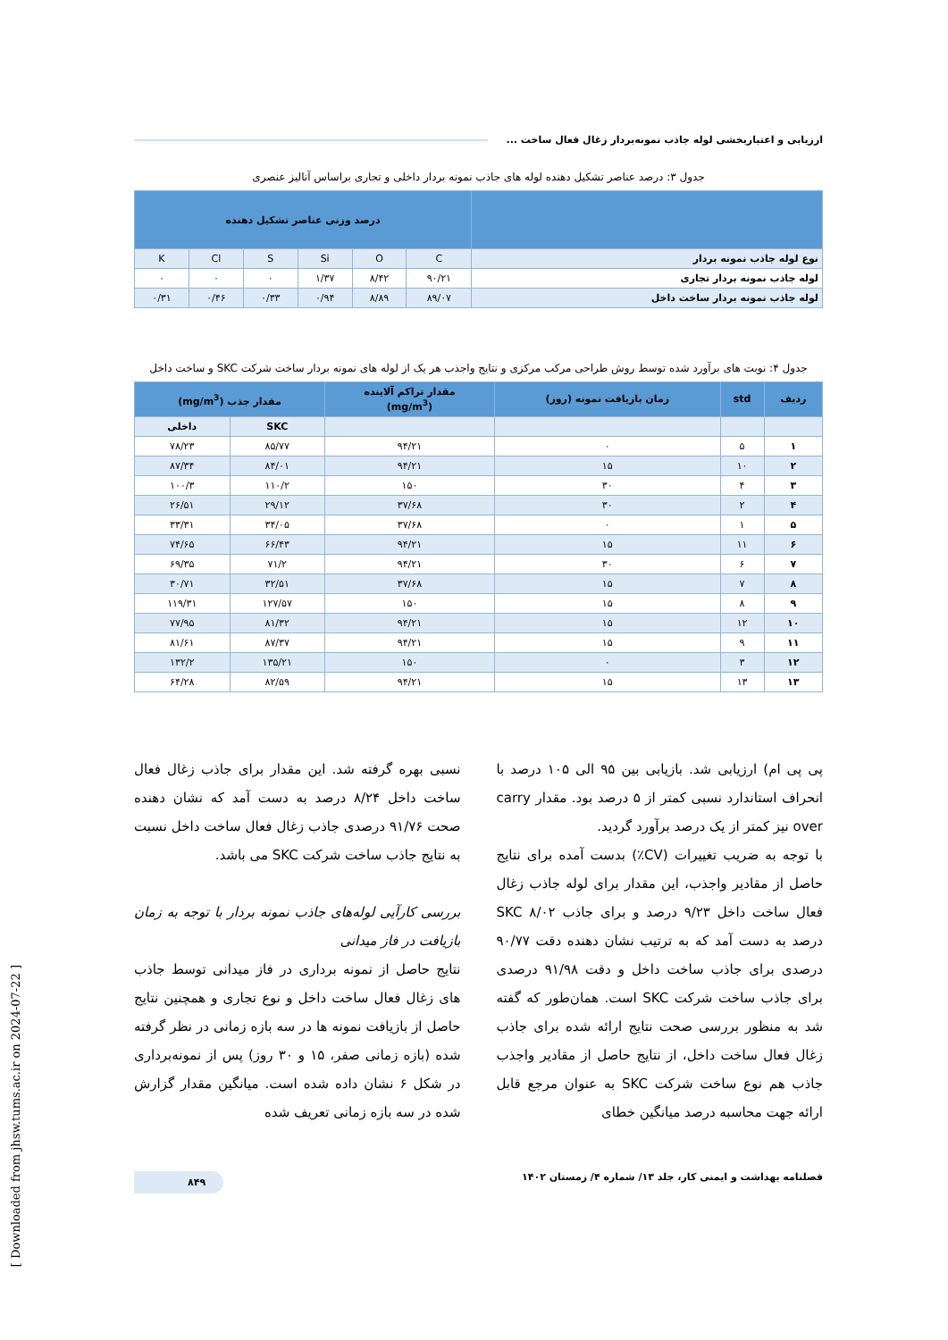ارزیابی و اعتباربخشی لوله جاذب نمونه‌بردار زغال فعال ساخت ...
جدول ۳: درصد عناصر تشکیل دهنده لوله های جاذب نمونه بردار داخلی و تجاری براساس آنالیز عنصری
| | درصد وزنی عناصر تشکیل دهنده | | | | | |
| --- | --- | --- | --- | --- | --- | --- |
| نوع لوله جاذب نمونه بردار | C | O | Si | S | Cl | K |
| لوله جاذب نمونه بردار تجاری | ۹۰/۲۱ | ۸/۴۲ | ۱/۳۷ | ۰ | ۰ | ۰ |
| لوله جاذب نمونه بردار ساخت داخل | ۸۹/۰۷ | ۸/۸۹ | ۰/۹۴ | ۰/۳۳ | ۰/۴۶ | ۰/۳۱ |
جدول ۴: نوبت های برآورد شده توسط روش طراحی مرکب مرکزی و نتایج واجذب هر یک از لوله های نمونه بردار ساخت شرکت SKC و ساخت داخل
| ردیف | std | زمان بازیافت نمونه (روز) | مقدار تراکم آلاینده (mg/m<sup>3</sup>) | مقدار جذب (mg/m<sup>3</sup>) | |
| --- | --- | --- | --- | --- | --- |
| | | | | SKC | داخلی |
| ۱ | ۵ | ۰ | ۹۴/۲۱ | ۸۵/۷۷ | ۷۸/۲۳ |
| ۲ | ۱۰ | ۱۵ | ۹۴/۲۱ | ۸۴/۰۱ | ۸۷/۳۴ |
| ۳ | ۴ | ۳۰ | ۱۵۰ | ۱۱۰/۲ | ۱۰۰/۳ |
| ۴ | ۲ | ۳۰ | ۳۷/۶۸ | ۲۹/۱۲ | ۲۶/۵۱ |
| ۵ | ۱ | ۰ | ۳۷/۶۸ | ۳۴/۰۵ | ۳۳/۳۱ |
| ۶ | ۱۱ | ۱۵ | ۹۴/۲۱ | ۶۶/۴۳ | ۷۴/۶۵ |
| ۷ | ۶ | ۳۰ | ۹۴/۲۱ | ۷۱/۲ | ۶۹/۳۵ |
| ۸ | ۷ | ۱۵ | ۳۷/۶۸ | ۳۲/۵۱ | ۳۰/۷۱ |
| ۹ | ۸ | ۱۵ | ۱۵۰ | ۱۲۷/۵۷ | ۱۱۹/۳۱ |
| ۱۰ | ۱۲ | ۱۵ | ۹۴/۲۱ | ۸۱/۳۲ | ۷۷/۹۵ |
| ۱۱ | ۹ | ۱۵ | ۹۴/۲۱ | ۸۷/۳۷ | ۸۱/۶۱ |
| ۱۲ | ۳ | ۰ | ۱۵۰ | ۱۳۵/۲۱ | ۱۳۲/۲ |
| ۱۳ | ۱۳ | ۱۵ | ۹۴/۲۱ | ۸۲/۵۹ | ۶۴/۲۸ |
پی پی ام) ارزیابی شد. بازیابی بین ۹۵ الی ۱۰۵ درصد با انحراف استاندارد نسبی کمتر از ۵ درصد بود. مقدار carry over نیز کمتر از یک درصد برآورد گردید.
با توجه به ضریب تغییرات (CV٪) بدست آمده برای نتایج حاصل از مقادیر واجذب، این مقدار برای لوله جاذب زغال فعال ساخت داخل ۹/۲۳ درصد و برای جاذب SKC ۸/۰۲ درصد به دست آمد که به ترتیب نشان دهنده دقت ۹۰/۷۷ درصدی برای جاذب ساخت داخل و دقت ۹۱/۹۸ درصدی برای جاذب ساخت شرکت SKC است. همان‌طور که گفته شد به منظور بررسی صحت نتایج ارائه شده برای جاذب زغال فعال ساخت داخل، از نتایج حاصل از مقادیر واجذب جاذب هم نوع ساخت شرکت SKC به عنوان مرجع قابل ارائه جهت محاسبه درصد میانگین خطای
نسبی بهره گرفته شد. این مقدار برای جاذب زغال فعال ساخت داخل ۸/۲۴ درصد به دست آمد که نشان دهنده صحت ۹۱/۷۶ درصدی جاذب زغال فعال ساخت داخل نسبت به نتایج جاذب ساخت شرکت SKC می باشد.
بررسی کارآیی لوله‌های جاذب نمونه بردار با توجه به زمان بازیافت در فاز میدانی
نتایج حاصل از نمونه برداری در فاز میدانی توسط جاذب های زغال فعال ساخت داخل و نوع تجاری و همچنین نتایج حاصل از بازیافت نمونه ها در سه بازه زمانی در نظر گرفته شده (بازه زمانی صفر، ۱۵ و ۳۰ روز) پس از نمونه‌برداری در شکل ۶ نشان داده شده است. میانگین مقدار گزارش شده در سه بازه زمانی تعریف شده
فصلنامه بهداشت و ایمنی کار، جلد ۱۳/ شماره ۴/ زمستان ۱۴۰۲ ۸۴۹
[ Downloaded from jhsw.tums.ac.ir on 2024-07-22 ]